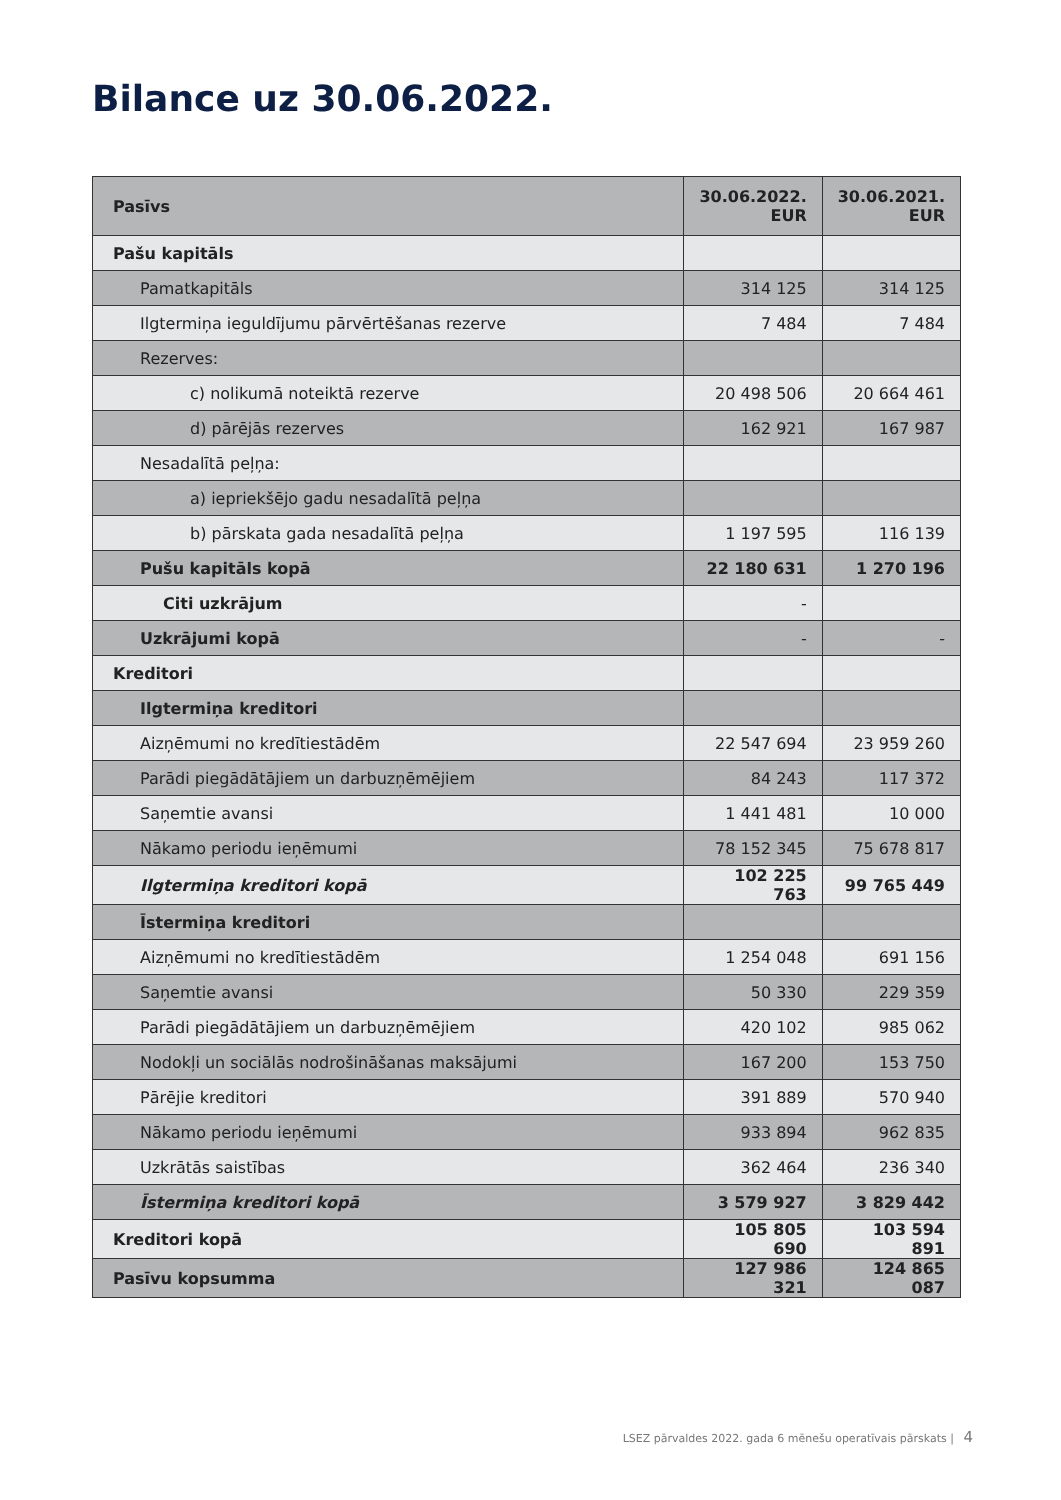Bilance uz 30.06.2022.
| Pasīvs | 30.06.2022. EUR | 30.06.2021. EUR |
| --- | --- | --- |
| Pašu kapitāls | | |
| Pamatkapitāls | 314 125 | 314 125 |
| Ilgtermiņa ieguldījumu pārvērtēšanas rezerve | 7 484 | 7 484 |
| Rezerves: | | |
| c) nolikumā noteiktā rezerve | 20 498 506 | 20 664 461 |
| d) pārējās rezerves | 162 921 | 167 987 |
| Nesadalītā peļņa: | | |
| a) iepriekšējo gadu nesadalītā peļņa | | |
| b) pārskata gada nesadalītā peļņa | 1 197 595 | 116 139 |
| Pušu kapitāls kopā | 22 180 631 | 1 270 196 |
| Citi uzkrājum | - | |
| Uzkrājumi kopā | - | - |
| Kreditori | | |
| Ilgtermiņa kreditori | | |
| Aizņēmumi no kredītiestādēm | 22 547 694 | 23 959 260 |
| Parādi piegādātājiem un darbuzņēmējiem | 84 243 | 117 372 |
| Saņemtie avansi | 1 441 481 | 10 000 |
| Nākamo periodu ieņēmumi | 78 152 345 | 75 678 817 |
| Ilgtermiņa kreditori kopā | 102 225 763 | 99 765 449 |
| Īstermiņa kreditori | | |
| Aizņēmumi no kredītiestādēm | 1 254 048 | 691 156 |
| Saņemtie avansi | 50 330 | 229 359 |
| Parādi piegādātājiem un darbuzņēmējiem | 420 102 | 985 062 |
| Nodokļi un sociālās nodrošināšanas maksājumi | 167 200 | 153 750 |
| Pārējie kreditori | 391 889 | 570 940 |
| Nākamo periodu ieņēmumi | 933 894 | 962 835 |
| Uzkrātās saistības | 362 464 | 236 340 |
| Īstermiņa kreditori kopā | 3 579 927 | 3 829 442 |
| Kreditori kopā | 105 805 690 | 103 594 891 |
| Pasīvu kopsumma | 127 986 321 | 124 865 087 |
LSEZ pārvaldes 2022. gada 6 mēnešu operatīvais pārskats | 4